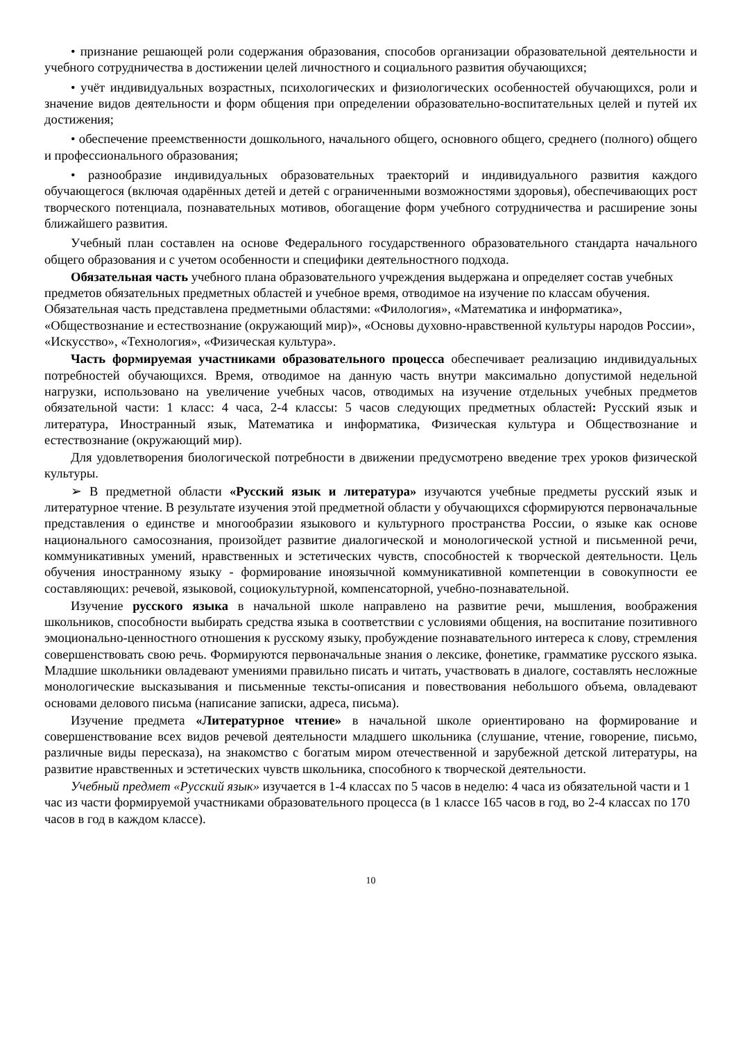• признание решающей роли содержания образования, способов организации образовательной деятельности и учебного сотрудничества в достижении целей личностного и социального развития обучающихся;
• учёт индивидуальных возрастных, психологических и физиологических особенностей обучающихся, роли и значение видов деятельности и форм общения при определении образовательно-воспитательных целей и путей их достижения;
• обеспечение преемственности дошкольного, начального общего, основного общего, среднего (полного) общего и профессионального образования;
• разнообразие индивидуальных образовательных траекторий и индивидуального развития каждого обучающегося (включая одарённых детей и детей с ограниченными возможностями здоровья), обеспечивающих рост творческого потенциала, познавательных мотивов, обогащение форм учебного сотрудничества и расширение зоны ближайшего развития.
Учебный план составлен на основе Федерального государственного образовательного стандарта начального общего образования и с учетом особенности и специфики деятельностного подхода.
Обязательная часть учебного плана образовательного учреждения выдержана и определяет состав учебных предметов обязательных предметных областей и учебное время, отводимое на изучение по классам обучения. Обязательная часть представлена предметными областями: «Филология», «Математика и информатика», «Обществознание и естествознание (окружающий мир)», «Основы духовно-нравственной культуры народов России», «Искусство», «Технология», «Физическая культура».
Часть формируемая участниками образовательного процесса обеспечивает реализацию индивидуальных потребностей обучающихся. Время, отводимое на данную часть внутри максимально допустимой недельной нагрузки, использовано на увеличение учебных часов, отводимых на изучение отдельных учебных предметов обязательной части: 1 класс: 4 часа, 2-4 классы: 5 часов следующих предметных областей: Русский язык и литература, Иностранный язык, Математика и информатика, Физическая культура и Обществознание и естествознание (окружающий мир).
Для удовлетворения биологической потребности в движении предусмотрено введение трех уроков физической культуры.
➢ В предметной области «Русский язык и литература» изучаются учебные предметы русский язык и литературное чтение. В результате изучения этой предметной области у обучающихся сформируются первоначальные представления о единстве и многообразии языкового и культурного пространства России, о языке как основе национального самосознания, произойдет развитие диалогической и монологической устной и письменной речи, коммуникативных умений, нравственных и эстетических чувств, способностей к творческой деятельности. Цель обучения иностранному языку - формирование иноязычной коммуникативной компетенции в совокупности ее составляющих: речевой, языковой, социокультурной, компенсаторной, учебно-познавательной.
Изучение русского языка в начальной школе направлено на развитие речи, мышления, воображения школьников, способности выбирать средства языка в соответствии с условиями общения, на воспитание позитивного эмоционально-ценностного отношения к русскому языку, пробуждение познавательного интереса к слову, стремления совершенствовать свою речь. Формируются первоначальные знания о лексике, фонетике, грамматике русского языка. Младшие школьники овладевают умениями правильно писать и читать, участвовать в диалоге, составлять несложные монологические высказывания и письменные тексты-описания и повествования небольшого объема, овладевают основами делового письма (написание записки, адреса, письма).
Изучение предмета «Литературное чтение» в начальной школе ориентировано на формирование и совершенствование всех видов речевой деятельности младшего школьника (слушание, чтение, говорение, письмо, различные виды пересказа), на знакомство с богатым миром отечественной и зарубежной детской литературы, на развитие нравственных и эстетических чувств школьника, способного к творческой деятельности.
Учебный предмет «Русский язык» изучается в 1-4 классах по 5 часов в неделю: 4 часа из обязательной части и 1 час из части формируемой участниками образовательного процесса (в 1 классе 165 часов в год, во 2-4 классах по 170 часов в год в каждом классе).
10